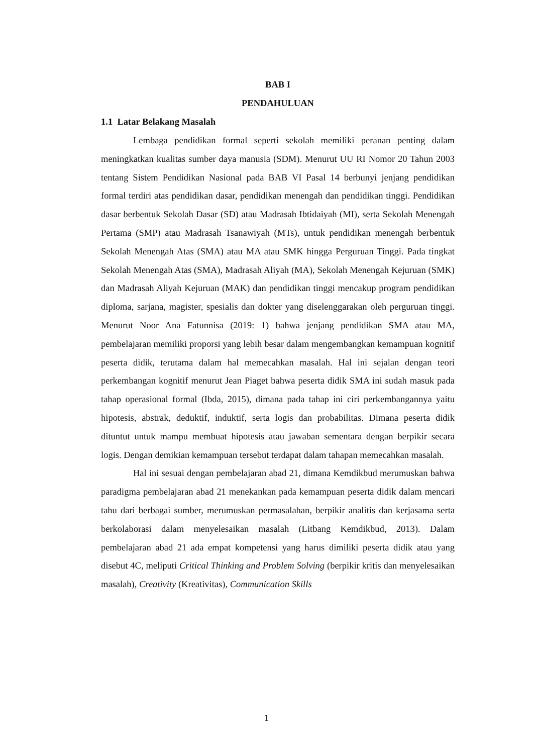BAB I
PENDAHULUAN
1.1 Latar Belakang Masalah
Lembaga pendidikan formal seperti sekolah memiliki peranan penting dalam meningkatkan kualitas sumber daya manusia (SDM). Menurut UU RI Nomor 20 Tahun 2003 tentang Sistem Pendidikan Nasional pada BAB VI Pasal 14 berbunyi jenjang pendidikan formal terdiri atas pendidikan dasar, pendidikan menengah dan pendidikan tinggi. Pendidikan dasar berbentuk Sekolah Dasar (SD) atau Madrasah Ibtidaiyah (MI), serta Sekolah Menengah Pertama (SMP) atau Madrasah Tsanawiyah (MTs), untuk pendidikan menengah berbentuk Sekolah Menengah Atas (SMA) atau MA atau SMK hingga Perguruan Tinggi. Pada tingkat Sekolah Menengah Atas (SMA), Madrasah Aliyah (MA), Sekolah Menengah Kejuruan (SMK) dan Madrasah Aliyah Kejuruan (MAK) dan pendidikan tinggi mencakup program pendidikan diploma, sarjana, magister, spesialis dan dokter yang diselenggarakan oleh perguruan tinggi. Menurut Noor Ana Fatunnisa (2019: 1) bahwa jenjang pendidikan SMA atau MA, pembelajaran memiliki proporsi yang lebih besar dalam mengembangkan kemampuan kognitif peserta didik, terutama dalam hal memecahkan masalah. Hal ini sejalan dengan teori perkembangan kognitif menurut Jean Piaget bahwa peserta didik SMA ini sudah masuk pada tahap operasional formal (Ibda, 2015), dimana pada tahap ini ciri perkembangannya yaitu hipotesis, abstrak, deduktif, induktif, serta logis dan probabilitas. Dimana peserta didik dituntut untuk mampu membuat hipotesis atau jawaban sementara dengan berpikir secara logis. Dengan demikian kemampuan tersebut terdapat dalam tahapan memecahkan masalah.
Hal ini sesuai dengan pembelajaran abad 21, dimana Kemdikbud merumuskan bahwa paradigma pembelajaran abad 21 menekankan pada kemampuan peserta didik dalam mencari tahu dari berbagai sumber, merumuskan permasalahan, berpikir analitis dan kerjasama serta berkolaborasi dalam menyelesaikan masalah (Litbang Kemdikbud, 2013). Dalam pembelajaran abad 21 ada empat kompetensi yang harus dimiliki peserta didik atau yang disebut 4C, meliputi Critical Thinking and Problem Solving (berpikir kritis dan menyelesaikan masalah), Creativity (Kreativitas), Communication Skills
1